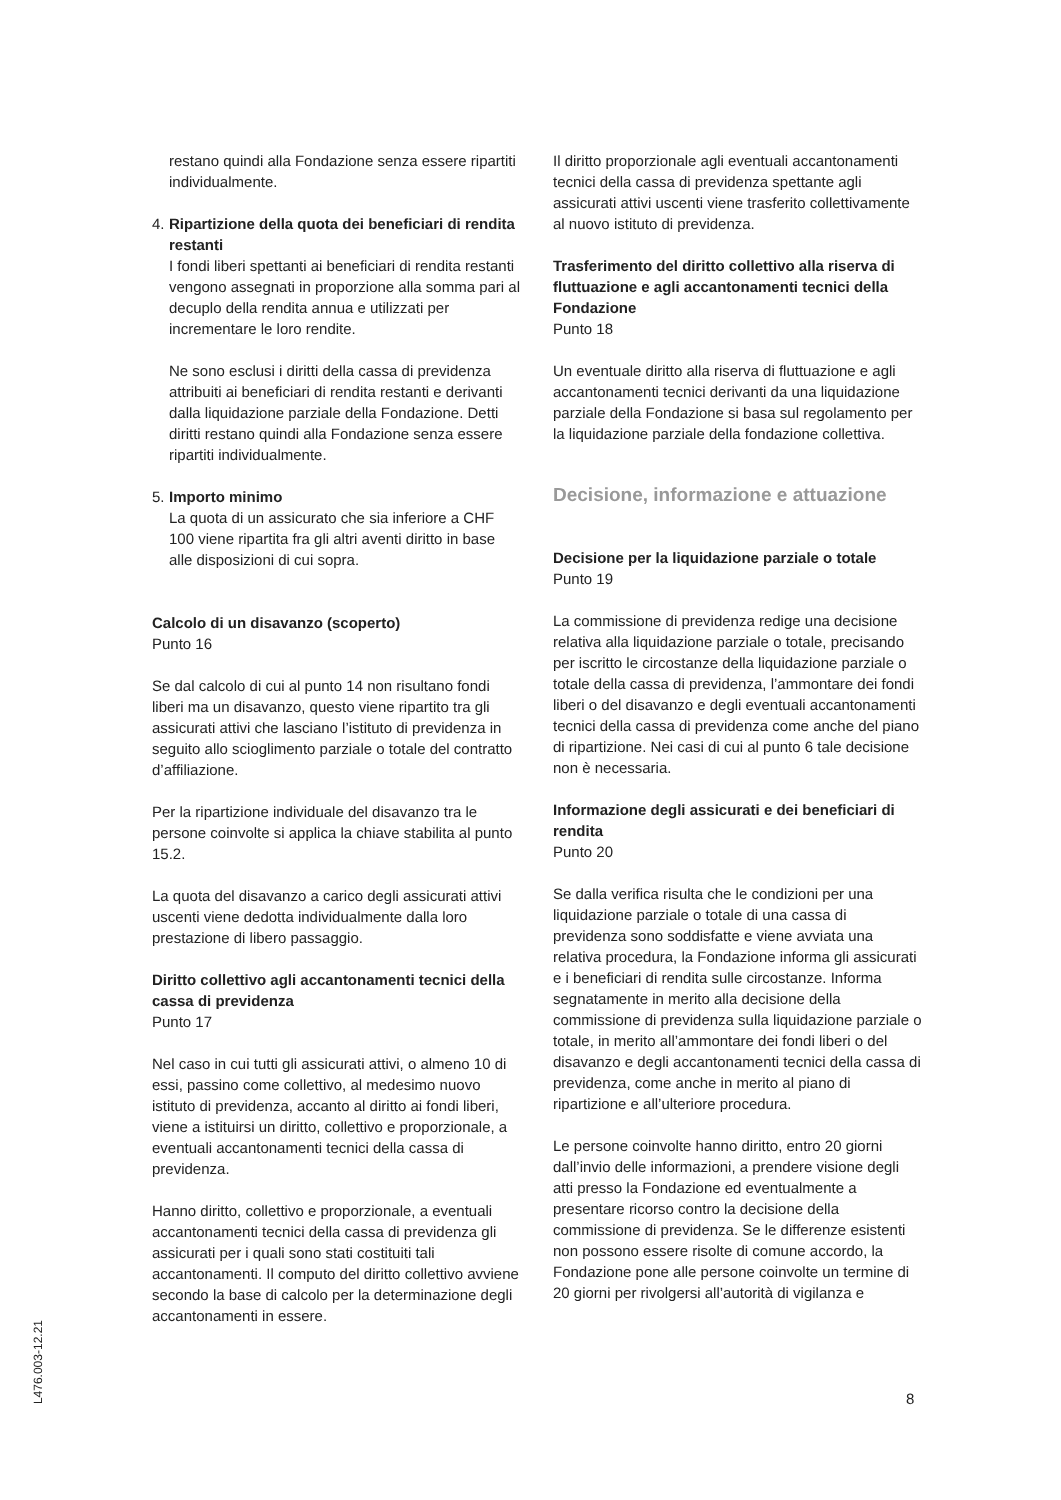restano quindi alla Fondazione senza essere ripartiti individualmente.
4.
Ripartizione della quota dei beneficiari di rendita restanti
I fondi liberi spettanti ai beneficiari di rendita restanti vengono assegnati in proporzione alla somma pari al decuplo della rendita annua e utilizzati per incrementare le loro rendite.
Ne sono esclusi i diritti della cassa di previdenza attribuiti ai beneficiari di rendita restanti e derivanti dalla liquidazione parziale della Fondazione. Detti diritti restano quindi alla Fondazione senza essere ripartiti individualmente.
5.
Importo minimo
La quota di un assicurato che sia inferiore a CHF 100 viene ripartita fra gli altri aventi diritto in base alle disposizioni di cui sopra.
Calcolo di un disavanzo (scoperto)
Punto 16
Se dal calcolo di cui al punto 14 non risultano fondi liberi ma un disavanzo, questo viene ripartito tra gli assicurati attivi che lasciano l’istituto di previdenza in seguito allo scioglimento parziale o totale del contratto d’affiliazione.
Per la ripartizione individuale del disavanzo tra le persone coinvolte si applica la chiave stabilita al punto 15.2.
La quota del disavanzo a carico degli assicurati attivi uscenti viene dedotta individualmente dalla loro prestazione di libero passaggio.
Diritto collettivo agli accantonamenti tecnici della cassa di previdenza
Punto 17
Nel caso in cui tutti gli assicurati attivi, o almeno 10 di essi, passino come collettivo, al medesimo nuovo istituto di previdenza, accanto al diritto ai fondi liberi, viene a istituirsi un diritto, collettivo e proporzionale, a eventuali accantonamenti tecnici della cassa di previdenza.
Hanno diritto, collettivo e proporzionale, a eventuali accantonamenti tecnici della cassa di previdenza gli assicurati per i quali sono stati costituiti tali accantonamenti. Il computo del diritto collettivo avviene secondo la base di calcolo per la determinazione degli accantonamenti in essere.
Il diritto proporzionale agli eventuali accantonamenti tecnici della cassa di previdenza spettante agli assicurati attivi uscenti viene trasferito collettivamente al nuovo istituto di previdenza.
Trasferimento del diritto collettivo alla riserva di fluttuazione e agli accantonamenti tecnici della Fondazione
Punto 18
Un eventuale diritto alla riserva di fluttuazione e agli accantonamenti tecnici derivanti da una liquidazione parziale della Fondazione si basa sul regolamento per la liquidazione parziale della fondazione collettiva.
Decisione, informazione e attuazione
Decisione per la liquidazione parziale o totale
Punto 19
La commissione di previdenza redige una decisione relativa alla liquidazione parziale o totale, precisando per iscritto le circostanze della liquidazione parziale o totale della cassa di previdenza, l’ammontare dei fondi liberi o del disavanzo e degli eventuali accantonamenti tecnici della cassa di previdenza come anche del piano di ripartizione. Nei casi di cui al punto 6 tale decisione non è necessaria.
Informazione degli assicurati e dei beneficiari di rendita
Punto 20
Se dalla verifica risulta che le condizioni per una liquidazione parziale o totale di una cassa di previdenza sono soddisfatte e viene avviata una relativa procedura, la Fondazione informa gli assicurati e i beneficiari di rendita sulle circostanze. Informa segnatamente in merito alla decisione della commissione di previdenza sulla liquidazione parziale o totale, in merito all’ammontare dei fondi liberi o del disavanzo e degli accantonamenti tecnici della cassa di previdenza, come anche in merito al piano di ripartizione e all’ulteriore procedura.
Le persone coinvolte hanno diritto, entro 20 giorni dall’invio delle informazioni, a prendere visione degli atti presso la Fondazione ed eventualmente a presentare ricorso contro la decisione della commissione di previdenza. Se le differenze esistenti non possono essere risolte di comune accordo, la Fondazione pone alle persone coinvolte un termine di 20 giorni per rivolgersi all’autorità di vigilanza e
L476.003-12.21
8